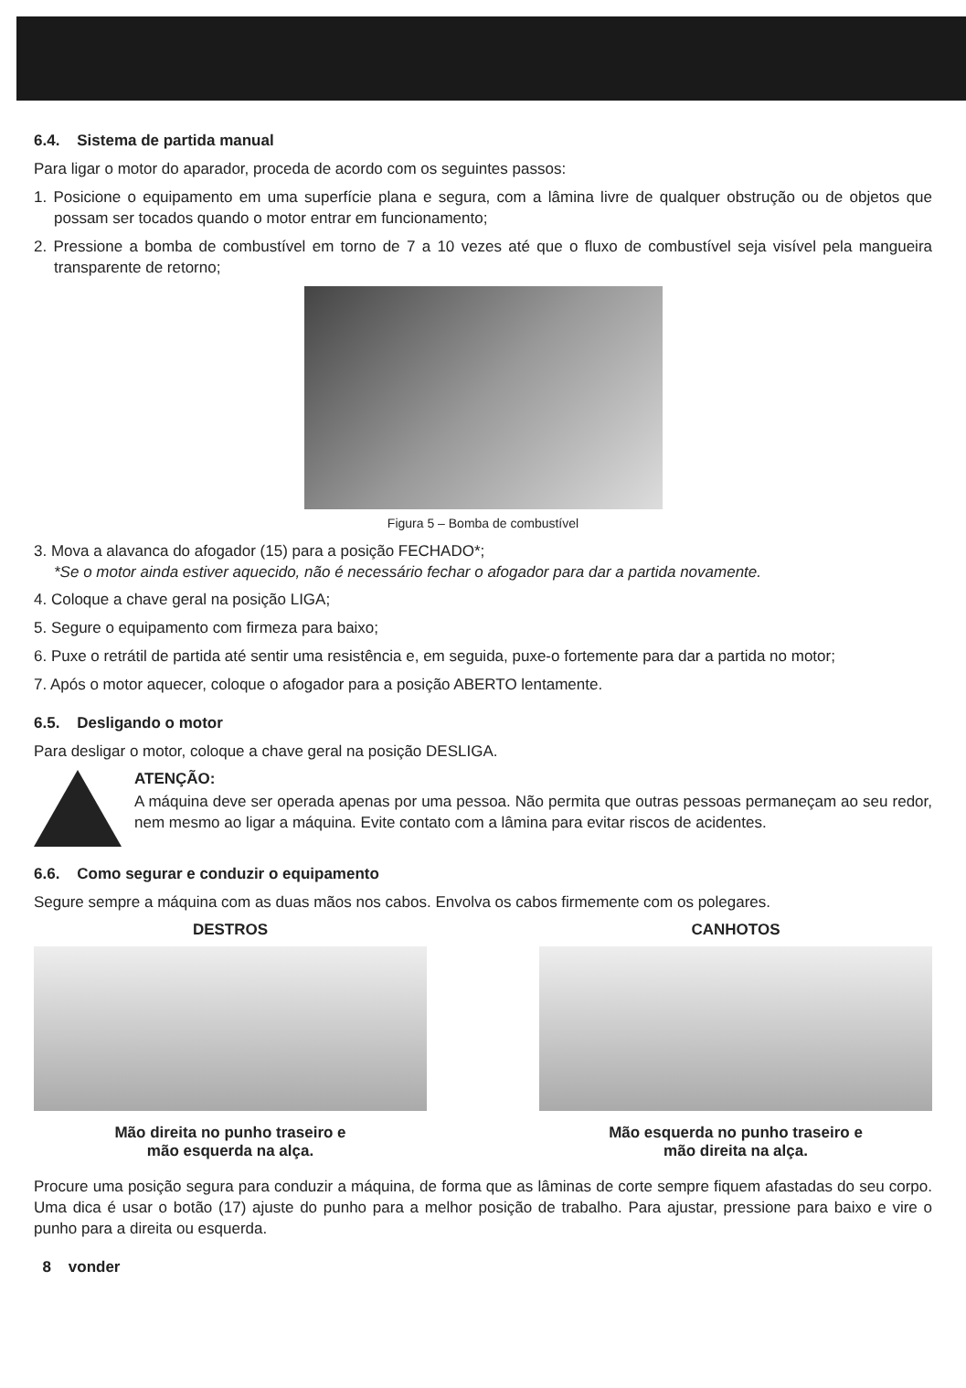6.4. Sistema de partida manual
Para ligar o motor do aparador, proceda de acordo com os seguintes passos:
1. Posicione o equipamento em uma superfície plana e segura, com a lâmina livre de qualquer obstrução ou de objetos que possam ser tocados quando o motor entrar em funcionamento;
2. Pressione a bomba de combustível em torno de 7 a 10 vezes até que o fluxo de combustível seja visível pela mangueira transparente de retorno;
Figura 5 – Bomba de combustível
3. Mova a alavanca do afogador (15) para a posição FECHADO*;
*Se o motor ainda estiver aquecido, não é necessário fechar o afogador para dar a partida novamente.
4. Coloque a chave geral na posição LIGA;
5. Segure o equipamento com firmeza para baixo;
6. Puxe o retrátil de partida até sentir uma resistência e, em seguida, puxe-o fortemente para dar a partida no motor;
7. Após o motor aquecer, coloque o afogador para a posição ABERTO lentamente.
6.5. Desligando o motor
Para desligar o motor, coloque a chave geral na posição DESLIGA.
ATENÇÃO:
A máquina deve ser operada apenas por uma pessoa. Não permita que outras pessoas permaneçam ao seu redor, nem mesmo ao ligar a máquina. Evite contato com a lâmina para evitar riscos de acidentes.
6.6. Como segurar e conduzir o equipamento
Segure sempre a máquina com as duas mãos nos cabos. Envolva os cabos firmemente com os polegares.
DESTROS
Mão direita no punho traseiro e
mão esquerda na alça.
CANHOTOS
Mão esquerda no punho traseiro e
mão direita na alça.
Procure uma posição segura para conduzir a máquina, de forma que as lâminas de corte sempre fiquem afastadas do seu corpo. Uma dica é usar o botão (17) ajuste do punho para a melhor posição de trabalho. Para ajustar, pressione para baixo e vire o punho para a direita ou esquerda.
8 vonder